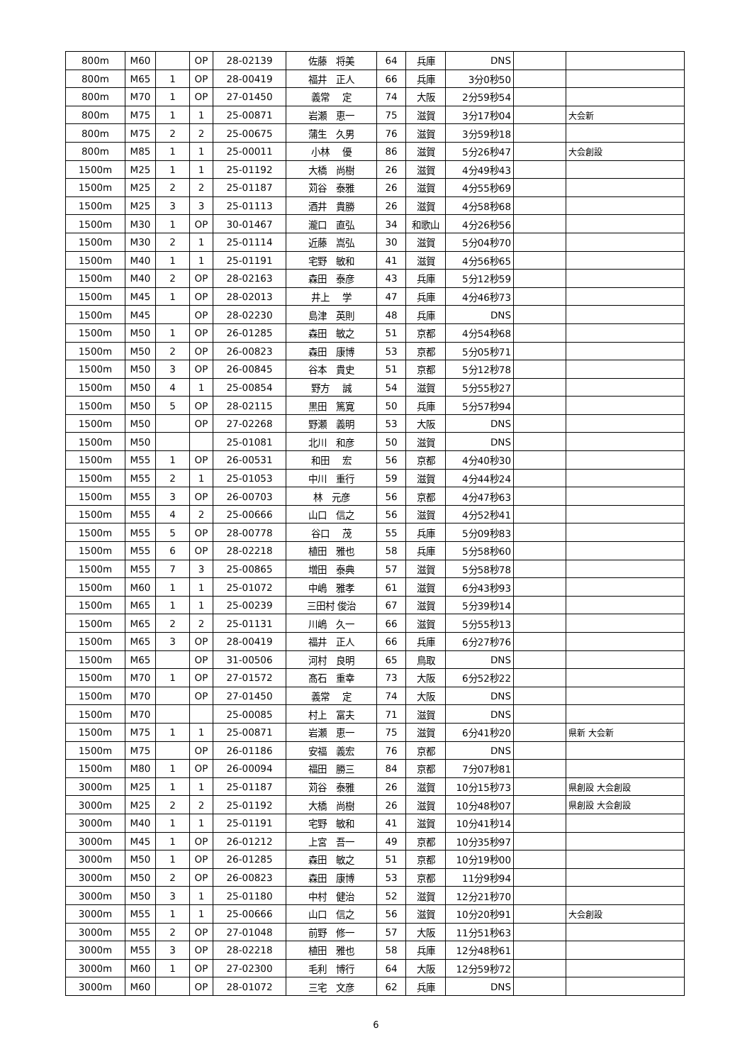| 800m | M60 | | OP | 28-02139 | 佐藤 将美 | 64 | 兵庫 | DNS | | |
| 800m | M65 | 1 | OP | 28-00419 | 福井 正人 | 66 | 兵庫 | 3分0秒50 | | |
| 800m | M70 | 1 | OP | 27-01450 | 義常 定 | 74 | 大阪 | 2分59秒54 | | |
| 800m | M75 | 1 | 1 | 25-00871 | 岩瀬 恵一 | 75 | 滋賀 | 3分17秒04 | | 大会新 |
| 800m | M75 | 2 | 2 | 25-00675 | 蒲生 久男 | 76 | 滋賀 | 3分59秒18 | | |
| 800m | M85 | 1 | 1 | 25-00011 | 小林 優 | 86 | 滋賀 | 5分26秒47 | | 大会創設 |
| 1500m | M25 | 1 | 1 | 25-01192 | 大橋 尚樹 | 26 | 滋賀 | 4分49秒43 | | |
| 1500m | M25 | 2 | 2 | 25-01187 | 苅谷 泰雅 | 26 | 滋賀 | 4分55秒69 | | |
| 1500m | M25 | 3 | 3 | 25-01113 | 酒井 貴勝 | 26 | 滋賀 | 4分58秒68 | | |
| 1500m | M30 | 1 | OP | 30-01467 | 瀧口 直弘 | 34 | 和歌山 | 4分26秒56 | | |
| 1500m | M30 | 2 | 1 | 25-01114 | 近藤 嵩弘 | 30 | 滋賀 | 5分04秒70 | | |
| 1500m | M40 | 1 | 1 | 25-01191 | 宅野 敏和 | 41 | 滋賀 | 4分56秒65 | | |
| 1500m | M40 | 2 | OP | 28-02163 | 森田 泰彦 | 43 | 兵庫 | 5分12秒59 | | |
| 1500m | M45 | 1 | OP | 28-02013 | 井上 学 | 47 | 兵庫 | 4分46秒73 | | |
| 1500m | M45 | | OP | 28-02230 | 島津 英則 | 48 | 兵庫 | DNS | | |
| 1500m | M50 | 1 | OP | 26-01285 | 森田 敏之 | 51 | 京都 | 4分54秒68 | | |
| 1500m | M50 | 2 | OP | 26-00823 | 森田 康博 | 53 | 京都 | 5分05秒71 | | |
| 1500m | M50 | 3 | OP | 26-00845 | 谷本 貴史 | 51 | 京都 | 5分12秒78 | | |
| 1500m | M50 | 4 | 1 | 25-00854 | 野方 誠 | 54 | 滋賀 | 5分55秒27 | | |
| 1500m | M50 | 5 | OP | 28-02115 | 黒田 篤寛 | 50 | 兵庫 | 5分57秒94 | | |
| 1500m | M50 | | OP | 27-02268 | 野瀬 義明 | 53 | 大阪 | DNS | | |
| 1500m | M50 | | | 25-01081 | 北川 和彦 | 50 | 滋賀 | DNS | | |
| 1500m | M55 | 1 | OP | 26-00531 | 和田 宏 | 56 | 京都 | 4分40秒30 | | |
| 1500m | M55 | 2 | 1 | 25-01053 | 中川 重行 | 59 | 滋賀 | 4分44秒24 | | |
| 1500m | M55 | 3 | OP | 26-00703 | 林 元彦 | 56 | 京都 | 4分47秒63 | | |
| 1500m | M55 | 4 | 2 | 25-00666 | 山口 信之 | 56 | 滋賀 | 4分52秒41 | | |
| 1500m | M55 | 5 | OP | 28-00778 | 谷口 茂 | 55 | 兵庫 | 5分09秒83 | | |
| 1500m | M55 | 6 | OP | 28-02218 | 植田 雅也 | 58 | 兵庫 | 5分58秒60 | | |
| 1500m | M55 | 7 | 3 | 25-00865 | 増田 泰典 | 57 | 滋賀 | 5分58秒78 | | |
| 1500m | M60 | 1 | 1 | 25-01072 | 中嶋 雅孝 | 61 | 滋賀 | 6分43秒93 | | |
| 1500m | M65 | 1 | 1 | 25-00239 | 三田村 俊治 | 67 | 滋賀 | 5分39秒14 | | |
| 1500m | M65 | 2 | 2 | 25-01131 | 川嶋 久一 | 66 | 滋賀 | 5分55秒13 | | |
| 1500m | M65 | 3 | OP | 28-00419 | 福井 正人 | 66 | 兵庫 | 6分27秒76 | | |
| 1500m | M65 | | OP | 31-00506 | 河村 良明 | 65 | 鳥取 | DNS | | |
| 1500m | M70 | 1 | OP | 27-01572 | 髙石 重幸 | 73 | 大阪 | 6分52秒22 | | |
| 1500m | M70 | | OP | 27-01450 | 義常 定 | 74 | 大阪 | DNS | | |
| 1500m | M70 | | | 25-00085 | 村上 富夫 | 71 | 滋賀 | DNS | | |
| 1500m | M75 | 1 | 1 | 25-00871 | 岩瀬 恵一 | 75 | 滋賀 | 6分41秒20 | | 県新 大会新 |
| 1500m | M75 | | OP | 26-01186 | 安福 義宏 | 76 | 京都 | DNS | | |
| 1500m | M80 | 1 | OP | 26-00094 | 福田 勝三 | 84 | 京都 | 7分07秒81 | | |
| 3000m | M25 | 1 | 1 | 25-01187 | 苅谷 泰雅 | 26 | 滋賀 | 10分15秒73 | | 県創設 大会創設 |
| 3000m | M25 | 2 | 2 | 25-01192 | 大橋 尚樹 | 26 | 滋賀 | 10分48秒07 | | 県創設 大会創設 |
| 3000m | M40 | 1 | 1 | 25-01191 | 宅野 敏和 | 41 | 滋賀 | 10分41秒14 | | |
| 3000m | M45 | 1 | OP | 26-01212 | 上宮 吾一 | 49 | 京都 | 10分35秒97 | | |
| 3000m | M50 | 1 | OP | 26-01285 | 森田 敏之 | 51 | 京都 | 10分19秒00 | | |
| 3000m | M50 | 2 | OP | 26-00823 | 森田 康博 | 53 | 京都 | 11分9秒94 | | |
| 3000m | M50 | 3 | 1 | 25-01180 | 中村 健治 | 52 | 滋賀 | 12分21秒70 | | |
| 3000m | M55 | 1 | 1 | 25-00666 | 山口 信之 | 56 | 滋賀 | 10分20秒91 | | 大会創設 |
| 3000m | M55 | 2 | OP | 27-01048 | 前野 修一 | 57 | 大阪 | 11分51秒63 | | |
| 3000m | M55 | 3 | OP | 28-02218 | 植田 雅也 | 58 | 兵庫 | 12分48秒61 | | |
| 3000m | M60 | 1 | OP | 27-02300 | 毛利 博行 | 64 | 大阪 | 12分59秒72 | | |
| 3000m | M60 | | OP | 28-01072 | 三宅 文彦 | 62 | 兵庫 | DNS | | |
6